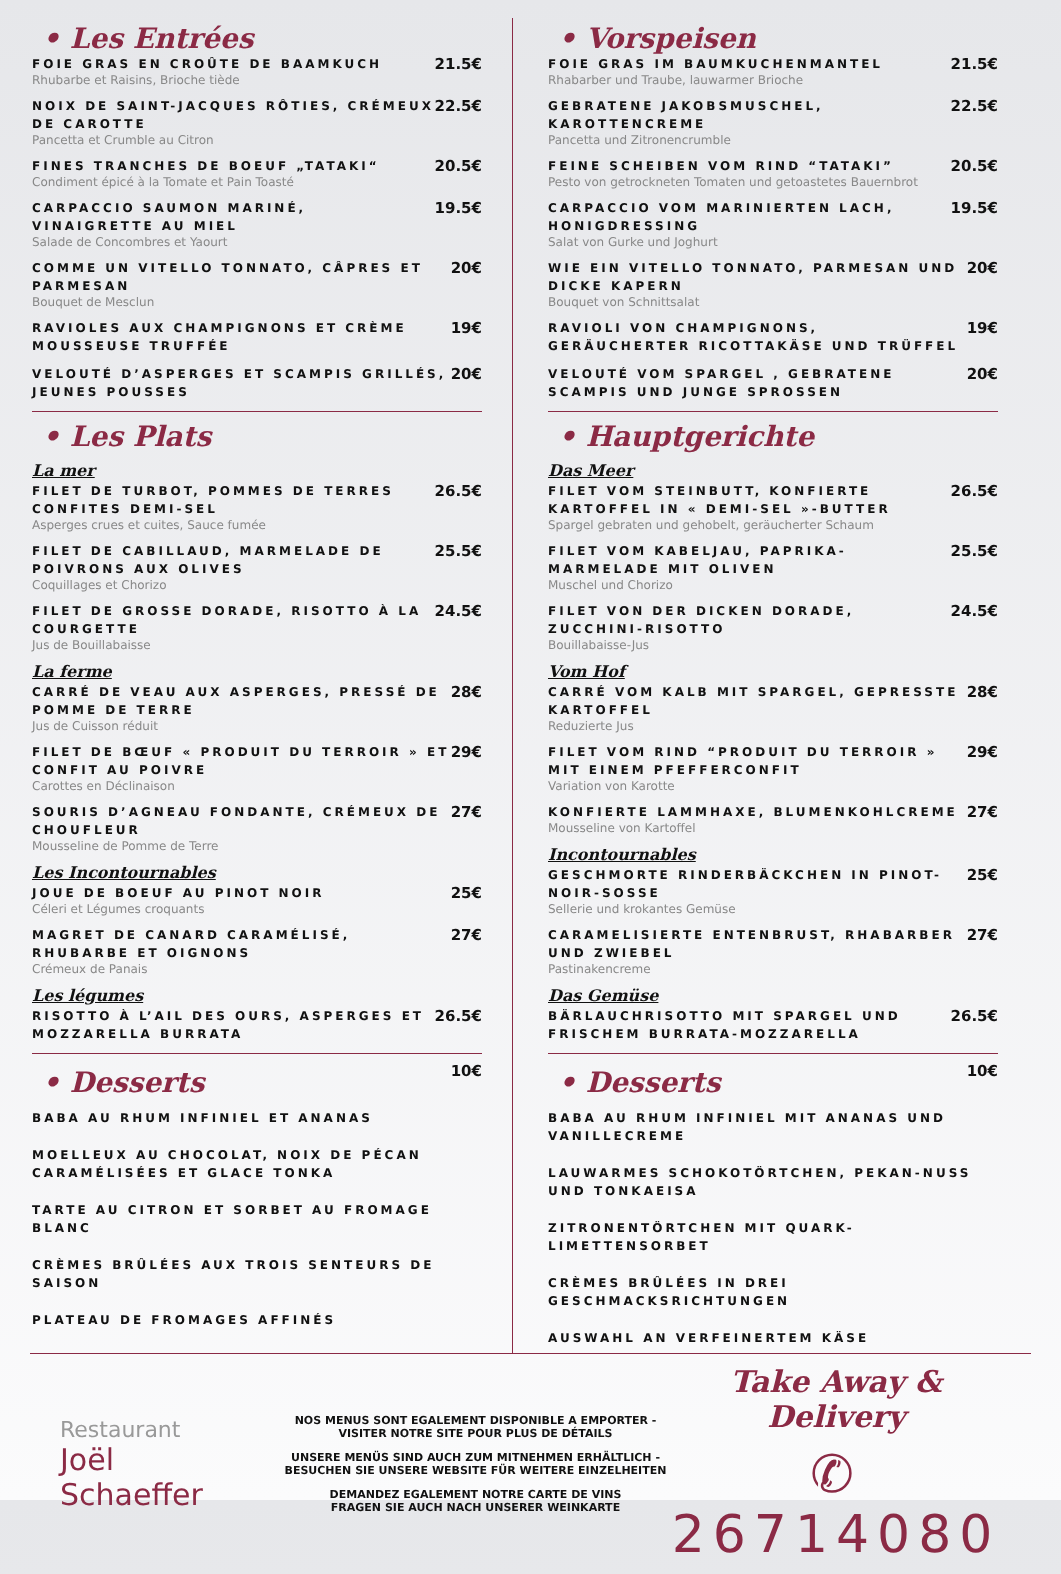• Les Entrées
FOIE GRAS EN CROÛTE DE BAAMKUCH
Rhubarbe et Raisins, Brioche tiède
21.5€
NOIX DE SAINT-JACQUES RÔTIES, CRÉMEUX DE CAROTTE
Pancetta et Crumble au Citron
22.5€
FINES TRANCHES DE BOEUF „TATAKI“
Condiment épicé à la Tomate et Pain Toasté
20.5€
CARPACCIO SAUMON MARINÉ, VINAIGRETTE AU MIEL
Salade de Concombres et Yaourt
19.5€
COMME UN VITELLO TONNATO, CÂPRES ET PARMESAN
Bouquet de Mesclun
20€
RAVIOLES AUX CHAMPIGNONS ET CRÈME MOUSSEUSE TRUFFÉE
19€
VELOUTÉ D’ASPERGES ET SCAMPIS GRILLÉS, JEUNES POUSSES
20€
• Les Plats
La mer
FILET DE TURBOT, POMMES DE TERRES CONFITES DEMI-SEL
Asperges crues et cuites, Sauce fumée
26.5€
FILET DE CABILLAUD, MARMELADE DE POIVRONS AUX OLIVES
Coquillages et Chorizo
25.5€
FILET DE GROSSE DORADE, RISOTTO À LA COURGETTE
Jus de Bouillabaisse
24.5€
La ferme
CARRÉ DE VEAU AUX ASPERGES, PRESSÉ DE POMME DE TERRE
Jus de Cuisson réduit
28€
FILET DE BŒUF « PRODUIT DU TERROIR » ET CONFIT AU POIVRE
Carottes en Déclinaison
29€
SOURIS D’AGNEAU FONDANTE, CRÉMEUX DE CHOUFLEUR
Mousseline de Pomme de Terre
27€
Les Incontournables
JOUE DE BOEUF AU PINOT NOIR
Céleri et Légumes croquants
25€
MAGRET DE CANARD CARAMÉLISÉ, RHUBARBE ET OIGNONS
Crémeux de Panais
27€
Les légumes
RISOTTO À L’AIL DES OURS, ASPERGES ET MOZZARELLA BURRATA
26.5€
• Desserts
10€
BABA AU RHUM INFINIEL ET ANANAS
MOELLEUX AU CHOCOLAT, NOIX DE PÉCAN CARAMÉLISÉES ET GLACE TONKA
TARTE AU CITRON ET SORBET AU FROMAGE BLANC
CRÈMES BRÛLÉES AUX TROIS SENTEURS DE SAISON
PLATEAU DE FROMAGES AFFINÉS
• Vorspeisen
FOIE GRAS IM BAUMKUCHENMANTEL
Rhabarber und Traube, lauwarmer Brioche
21.5€
GEBRATENE JAKOBSMUSCHEL, KAROTTENCREME
Pancetta und Zitronencrumble
22.5€
FEINE SCHEIBEN VOM RIND “TATAKI”
Pesto von getrockneten Tomaten und getoastetes Bauernbrot
20.5€
CARPACCIO VOM MARINIERTEN LACH, HONIGDRESSING
Salat von Gurke und Joghurt
19.5€
WIE EIN VITELLO TONNATO, PARMESAN UND DICKE KAPERN
Bouquet von Schnittsalat
20€
RAVIOLI VON CHAMPIGNONS, GERÄUCHERTER RICOTTAKÄSE UND TRÜFFEL
19€
VELOUTÉ VOM SPARGEL , GEBRATENE SCAMPIS UND JUNGE SPROSSEN
20€
• Hauptgerichte
Das Meer
FILET VOM STEINBUTT, KONFIERTE KARTOFFEL IN « DEMI-SEL »-BUTTER
Spargel gebraten und gehobelt, geräucherter Schaum
26.5€
FILET VOM KABELJAU, PAPRIKA-MARMELADE MIT OLIVEN
Muschel und Chorizo
25.5€
FILET VON DER DICKEN DORADE, ZUCCHINI-RISOTTO
Bouillabaisse-Jus
24.5€
Vom Hof
CARRÉ VOM KALB MIT SPARGEL, GEPRESSTE KARTOFFEL
Reduzierte Jus
28€
FILET VOM RIND “PRODUIT DU TERROIR » MIT EINEM PFEFFERCONFIT
Variation von Karotte
29€
KONFIERTE LAMMHAXE, BLUMENKOHLCREME
Mousseline von Kartoffel
27€
Incontournables
GESCHMORTE RINDERBÄCKCHEN IN PINOT-NOIR-SOSSE
Sellerie und krokantes Gemüse
25€
CARAMELISIERTE ENTENBRUST, RHABARBER UND ZWIEBEL
Pastinakencreme
27€
Das Gemüse
BÄRLAUCHRISOTTO MIT SPARGEL UND FRISCHEM BURRATA-MOZZARELLA
26.5€
• Desserts
10€
BABA AU RHUM INFINIEL MIT ANANAS UND VANILLECREME
LAUWARMES SCHOKOTÖRTCHEN, PEKAN-NUSS UND TONKAEISA
ZITRONENTÖRTCHEN MIT QUARK-LIMETTENSORBET
CRÈMES BRÛLÉES IN DREI GESCHMACKSRICHTUNGEN
AUSWAHL AN VERFEINERTEM KÄSE
Restaurant
Joël
Schaeffer
NOS MENUS SONT EGALEMENT DISPONIBLE A EMPORTER -
VISITER NOTRE SITE POUR PLUS DE DÉTAILS
UNSERE MENÜS SIND AUCH ZUM MITNEHMEN ERHÄLTLICH -
BESUCHEN SIE UNSERE WEBSITE FÜR WEITERE EINZELHEITEN
DEMANDEZ EGALEMENT NOTRE CARTE DE VINS
FRAGEN SIE AUCH NACH UNSERER WEINKARTE
Take Away & Delivery
✆ 26714080